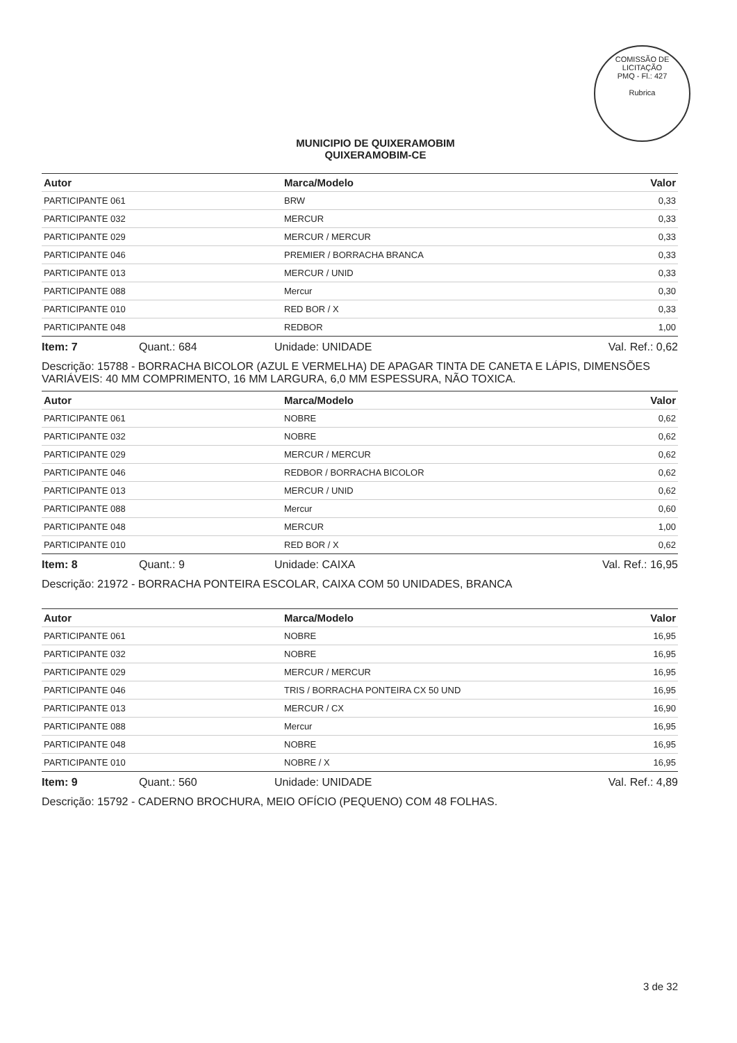COMISSÃO DE LICITAÇÃO
PMQ - Fl.: 427
Rubrica
MUNICIPIO DE QUIXERAMOBIM
QUIXERAMOBIM-CE
| Autor | Marca/Modelo | Valor |
| --- | --- | --- |
| PARTICIPANTE 061 | BRW | 0,33 |
| PARTICIPANTE 032 | MERCUR | 0,33 |
| PARTICIPANTE 029 | MERCUR / MERCUR | 0,33 |
| PARTICIPANTE 046 | PREMIER / BORRACHA BRANCA | 0,33 |
| PARTICIPANTE 013 | MERCUR / UNID | 0,33 |
| PARTICIPANTE 088 | Mercur | 0,30 |
| PARTICIPANTE 010 | RED BOR / X | 0,33 |
| PARTICIPANTE 048 | REDBOR | 1,00 |
Item: 7 Quant.: 684 Unidade: UNIDADE Val. Ref.: 0,62
Descrição: 15788 - BORRACHA BICOLOR (AZUL E VERMELHA) DE APAGAR TINTA DE CANETA E LÁPIS, DIMENSÕES VARIÁVEIS: 40 MM COMPRIMENTO, 16 MM LARGURA, 6,0 MM ESPESSURA, NÃO TOXICA.
| Autor | Marca/Modelo | Valor |
| --- | --- | --- |
| PARTICIPANTE 061 | NOBRE | 0,62 |
| PARTICIPANTE 032 | NOBRE | 0,62 |
| PARTICIPANTE 029 | MERCUR / MERCUR | 0,62 |
| PARTICIPANTE 046 | REDBOR / BORRACHA BICOLOR | 0,62 |
| PARTICIPANTE 013 | MERCUR / UNID | 0,62 |
| PARTICIPANTE 088 | Mercur | 0,60 |
| PARTICIPANTE 048 | MERCUR | 1,00 |
| PARTICIPANTE 010 | RED BOR / X | 0,62 |
Item: 8 Quant.: 9 Unidade: CAIXA Val. Ref.: 16,95
Descrição: 21972 - BORRACHA PONTEIRA ESCOLAR, CAIXA COM 50 UNIDADES, BRANCA
| Autor | Marca/Modelo | Valor |
| --- | --- | --- |
| PARTICIPANTE 061 | NOBRE | 16,95 |
| PARTICIPANTE 032 | NOBRE | 16,95 |
| PARTICIPANTE 029 | MERCUR / MERCUR | 16,95 |
| PARTICIPANTE 046 | TRIS / BORRACHA PONTEIRA CX 50 UND | 16,95 |
| PARTICIPANTE 013 | MERCUR / CX | 16,90 |
| PARTICIPANTE 088 | Mercur | 16,95 |
| PARTICIPANTE 048 | NOBRE | 16,95 |
| PARTICIPANTE 010 | NOBRE / X | 16,95 |
Item: 9 Quant.: 560 Unidade: UNIDADE Val. Ref.: 4,89
Descrição: 15792 - CADERNO BROCHURA, MEIO OFÍCIO (PEQUENO) COM 48 FOLHAS.
3 de 32